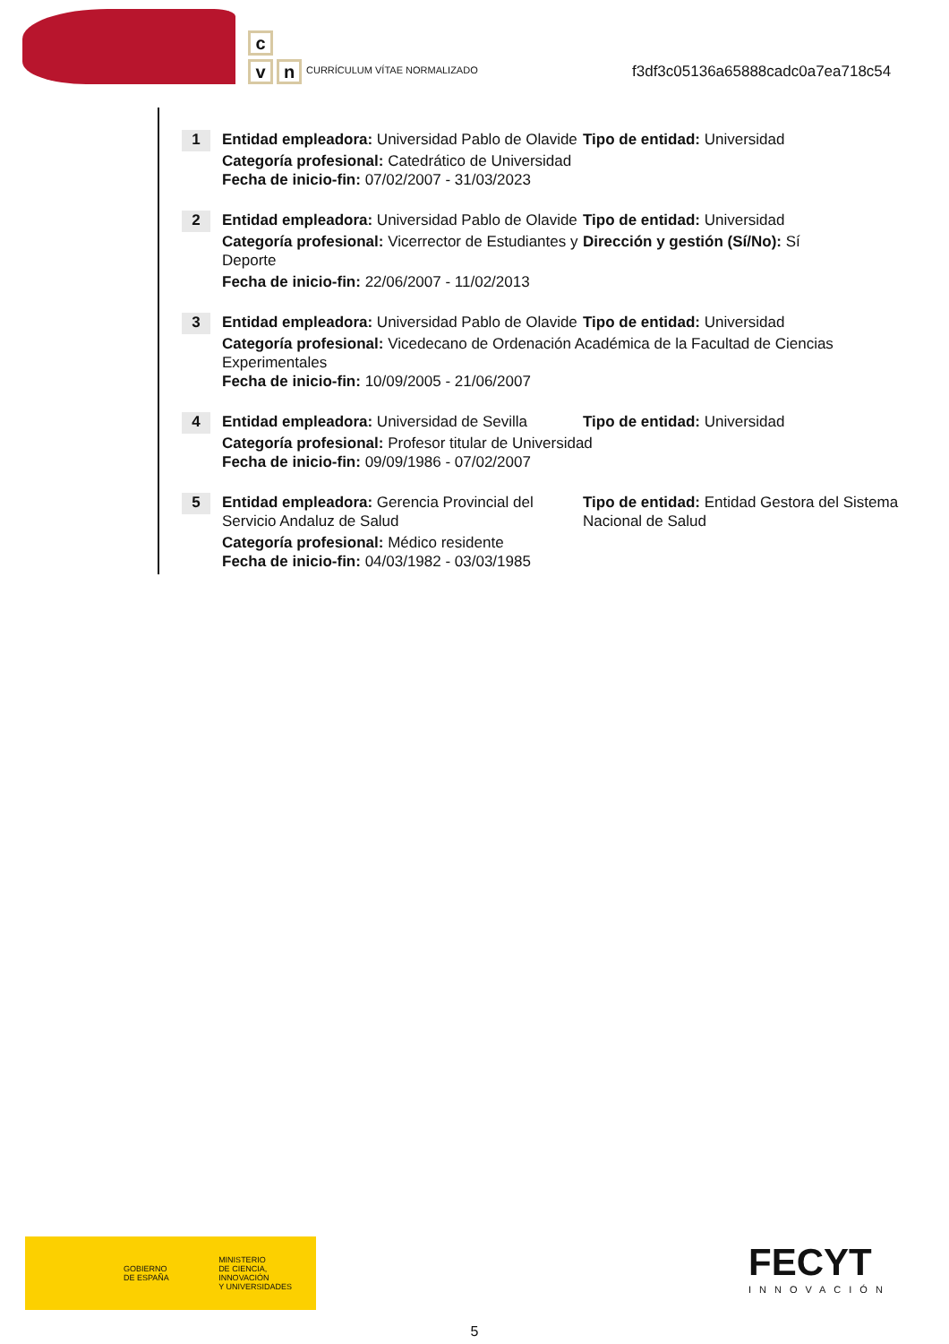c
v n
CURRÍCULUM VÍTAE NORMALIZADO
f3df3c05136a65888cadc0a7ea718c54
1
Entidad empleadora: Universidad Pablo de Olavide
Tipo de entidad: Universidad
Categoría profesional: Catedrático de Universidad
Fecha de inicio-fin: 07/02/2007 - 31/03/2023
2
Entidad empleadora: Universidad Pablo de Olavide
Tipo de entidad: Universidad
Categoría profesional: Vicerrector de Estudiantes y Deporte
Dirección y gestión (Sí/No): Sí
Fecha de inicio-fin: 22/06/2007 - 11/02/2013
3
Entidad empleadora: Universidad Pablo de Olavide
Tipo de entidad: Universidad
Categoría profesional: Vicedecano de Ordenación Académica de la Facultad de Ciencias Experimentales
Fecha de inicio-fin: 10/09/2005 - 21/06/2007
4
Entidad empleadora: Universidad de Sevilla
Tipo de entidad: Universidad
Categoría profesional: Profesor titular de Universidad
Fecha de inicio-fin: 09/09/1986 - 07/02/2007
5
Entidad empleadora: Gerencia Provincial del Servicio Andaluz de Salud
Tipo de entidad: Entidad Gestora del Sistema Nacional de Salud
Categoría profesional: Médico residente
Fecha de inicio-fin: 04/03/1982 - 03/03/1985
GOBIERNO
DE ESPAÑA
MINISTERIO
DE CIENCIA, INNOVACIÓN
Y UNIVERSIDADES
FECYT
INNOVACIÓN
5